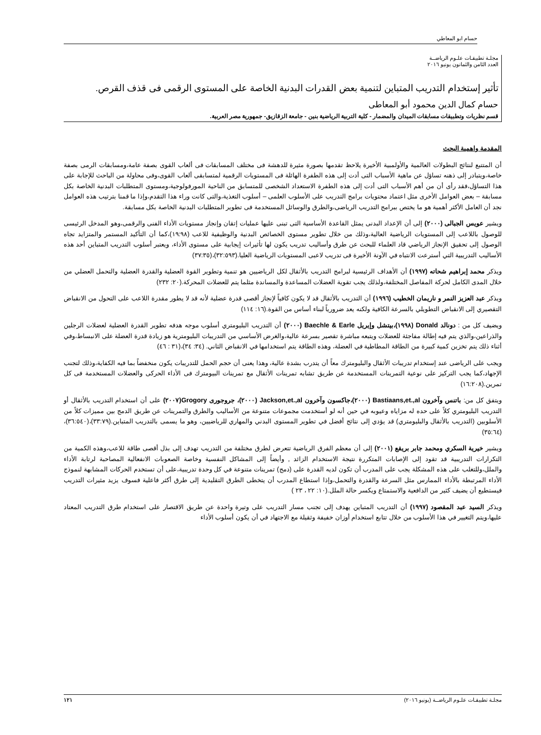حسام ابو المعاطي
مجلـة تطبيقـات علـوم الرياضــة
العدد الثامن والثمانون يونيو ٢٠١٦
تأثير إستخدام التدريب المتباين لتنمية بعض القدرات البدنية الخاصة على المستوى الرقمى فى قذف القرص.
حسام كمال الدين محمود أبو المعاطى
قسم نظريات وتطبيقات مسابقات الميدان والمضمار - كلية التربية الرياضية بنين - جامعة الزقازيق- جمهورية مصر العربية.
المقدمة واهمية البحث
أن المتتبع لنتائج البطولات العالمية والأولمبية الأخيرة يلاحظ تقدمها بصورة مثيرة للدهشة فى مختلف المسابقات فى ألعاب القوى بصفة عامة،ومسابقات الرمى بصفة خاصة،ويتبادر إلى ذهنه تساؤل عن ماهية الأسباب التى أدت إلى هذه الطفرة الهائلة فى المستويات الرقمية لمتسابقى ألعاب القوى،وفى محاولة من الباحث للإجابة على هذا التساؤل،فقد رأى أن من أهم الأسباب التى أدت إلى هذه الطفرة الاستعداد الشخصى للمتسابق من الناحية المورفولوجية،ومستوى المتطلبات البدنية الخاصة بكل مسابقة – بعض العوامل الأخرى مثل اعتماد محتويات برامج التدريب على الأسلوب العلمى – أسلوب التغذية،والتى كانت وراء هذا التقدم،وإذا ما قمنا بترتيب هذه العوامل نجد أن العامل الأكثر أهمية هو ما يختص ببرامج التدريب الرياضى،والطرق والوسائل المستخدمة فى تطوير المتطلبات البدنية الخاصة بكل مسابقة.
ويشير عويس الجبالى (٢٠٠٠) إلى أن الإعداد البدنى يمثل القاعدة الأساسية التى تبنى عليها عمليات إتقان وإنجاز مستويات الأداء الفنى والرقمى،وهو المدخل الرئيسى للوصول باللاعب إلى المستويات الرياضية العالية،وذلك من خلال تطوير مستوى الخصائص البدنية والوظيفية للاعب (١٩:٩٨)،كما أن التأكيد المستمر والمتزايد تجاه الوصول إلى تحقيق الإنجاز الرياضي قاد العلماء للبحث عن طرق وأساليب تدريب يكون لها تأثيرات إيجابية على مستوى الأداء، ويعتبر أسلوب التدريب المتباين أحد هذه الأساليب التدريبية التي أسترعت الانتباه في الآونة الأخيرة فى تدريب لاعبى المستويات الرياضية العليا.(٣٢:٥٩٣)،(٣٧:٣٥)
ويذكر محمد إبراهيم شحاته (١٩٩٧) أن الأهداف الرئيسية لبرامج التدريب بالأثقال لكل الرياضيين هو تنمية وتطوير القوة العضلية والقدرة العضلية والتحمل العضلي من خلال المدى الكامل لحركة المفاصل المختلفة،ولذلك يجب تقوية العضلات المساعدة والمساندة مثلما يتم للعضلات المحركة.(٢٠: ٢٣٢)
ويذكر عبد العزيز النمر و ناريمان الخطيب (١٩٩٦) أن التدريب بالأثقال قد لا يكون كافياً لإنجاز أقصى قدرة عضلية لأنه قد لا يطور مقدرة اللاعب على التحول من الانقباض التقصيري إلى الانقباض التطويلي بالسرعة الكافية ولكنه يعد ضرورياً لبناء أساس من القوة.(١٦: ١١٤)
ويضيف كل من : دونالد Donald (١٩٩٨)،بيتشل وإيريل Baechle & Earle (٢٠٠٠) أن التدريب البليومتري أسلوب موجه هدفه تطوير القدرة العضلية لعضلات الرجلين والذراعين،والذي يتم فيه إطالة مفاجئة للعضلات ويتبعه مباشرة تقصير بسرعة عالية،والغرض الأساسي من التدريبات البليومترية هو زيادة قدرة العضلة على الانبساط،وفي أثناء ذلك يتم تخزين كمية كبيرة من الطاقة المطاطية في العضلة، وهذه الطاقة يتم استخدامها في الانقباض الثاني. (٣٤: ٣٤)،(٣١ : ٤٦)
ويجب على الرياضى عند إستخدام تدريبات الأثقال والبليومترك معاً أن يتدرب بشدة عالية، وهذا يعنى أن حجم الحمل للتدريبات يكون منخفضاً بما فيه الكفاية،وذلك لتجنب الإجهاد،كما يجب التركيز على نوعية التمرينات المستخدمة عن طريق تشابه تمرينات الأثقال مع تمرينات البيومترك فى الأداء الحركى والعضلات المستخدمة فى كل تمرين.(١٦:٢٠٨)
ويتفق كل من: باتنس وآخرون Bastiaans,et.,al (٢٠٠٠)،جاكسون وآخرون Jackson,et.,al (٢٠٠٠)، جروجورى Grogory(٢٠٠٧) على أن استخدام التدريب بالأثقال أو التدريب البليومتري كلاً على حده له مزاياه وعيوبه في حين أنه لو أستخدمت مجموعات متنوعة من الأساليب والطرق والتمرينات عن طريق الدمج بين مميزات كلاً من الأسلوبين (التدريب بالأثقال والبليومتري) قد يؤدي إلى نتائج أفضل في تطوير المستوى البدني والمهاري للرياضيين، وهو ما يسمى بالتدريب المتباين.(٣٣:٧٩)،(٣٦:٥٤٠)،(٣٥:٦٤)
ويشير خيرية السكري ومحمد جابر بريقع (٢٠٠١) إلى أن معظم الفرق الرياضية تتعرض لطرق مختلفة من التدريب تهدف إلى بذل أقصى طاقة للاعب،وهذه الكمية من التكرارات التدريبية قد تقود إلى الإصابات المتكررة نتيجة الاستخدام الزائد , وأيضاً إلى المشاكل النفسية وخاصة الصعوبات الانفعالية المصاحبة لرتابة الأداء والملل،وللتغلب على هذه المشكلة يجب على المدرب أن تكون لديه القدرة على (دمج) تمرينات متنوعة في كل وحدة تدريبية،على أن تستخدم الحركات المشابهة لنموذج الأداء المرتبطة بالأداء الممارس مثل السرعة والقدرة والتحمل،وإذا استطاع المدرب أن يتخطى الطرق التقليدية إلى طرق أكثر فاعلية فسوف يزيد مثيرات التدريب فيستطيع أن يضيف كثير من الدافعية والاستمتاع ويكسر حالة الملل.(١٠: ٢٢ ، ٢٣ )
ويذكر السيد عبد المقصود (١٩٩٧) أن التدريب المتباين يهدف إلى تجنب مسار التدريب على وتيرة واحدة عن طريق الاقتصار على استخدام طرق التدريب المعتاد عليها،ويتم التغيير في هذا الأسلوب من خلال تتابع استخدام أوزان خفيفة وثقيلة مع الاجتهاد في أن يكون أسلوب الأداء
مجلـة تطبيقـات علـوم الرياضــة (يونيو ٢٠١٦) ١٢١